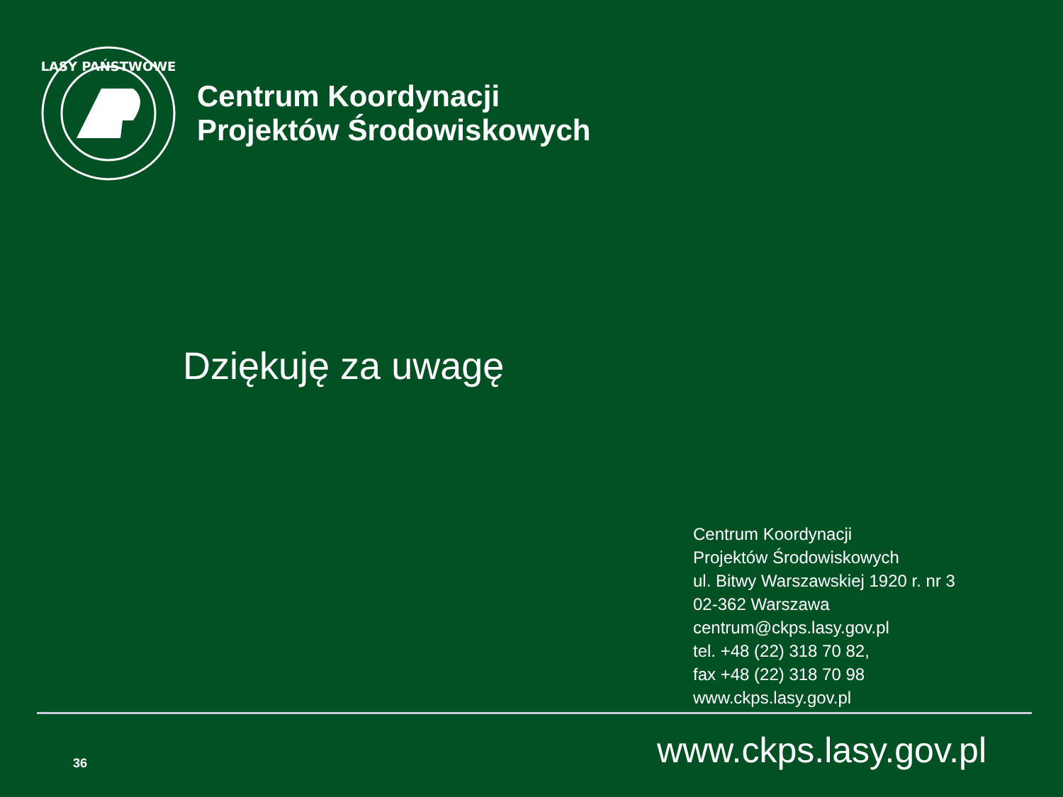LASY PAŃSTWOWE
Centrum Koordynacji
Projektów Środowiskowych
Dziękuję za uwagę
Centrum Koordynacji
Projektów Środowiskowych
ul. Bitwy Warszawskiej 1920 r. nr 3
02-362 Warszawa
centrum@ckps.lasy.gov.pl
tel. +48 (22) 318 70 82,
fax +48 (22) 318 70 98
www.ckps.lasy.gov.pl
36
www.ckps.lasy.gov.pl